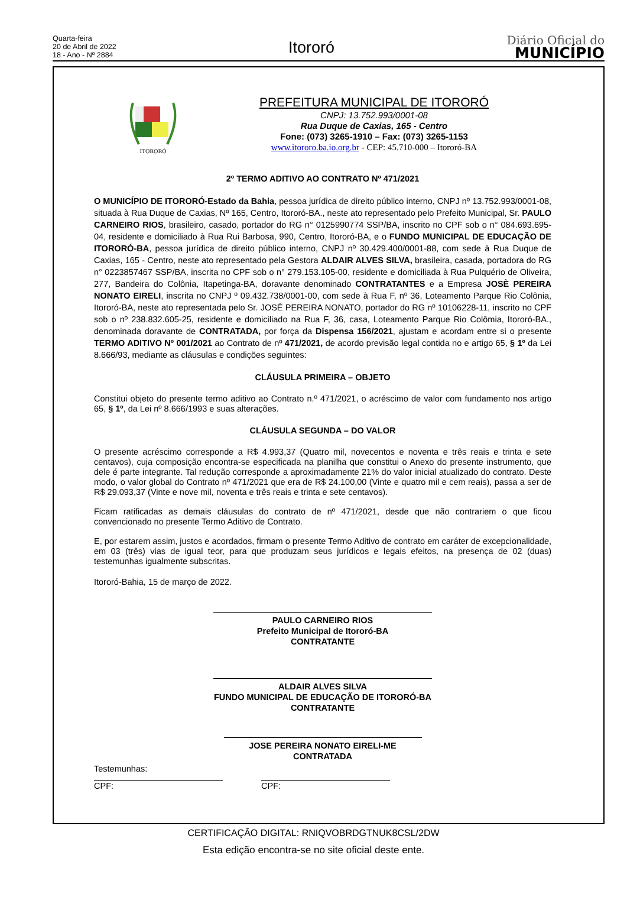Quarta-feira
20 de Abril de 2022
18 - Ano - Nº 2884
Itororó
Diário Oficial do
MUNICÍPIO
ITORORÓ
PREFEITURA MUNICIPAL DE ITORORÓ
CNPJ: 13.752.993/0001-08
Rua Duque de Caxias, 165 - Centro
Fone: (073) 3265-1910 – Fax: (073) 3265-1153
www.itororo.ba.io.org.br - CEP: 45.710-000 – Itororó-BA
2º TERMO ADITIVO AO CONTRATO Nº 471/2021
O MUNICÍPIO DE ITORORÓ-Estado da Bahia, pessoa jurídica de direito público interno, CNPJ nº 13.752.993/0001-08, situada à Rua Duque de Caxias, Nº 165, Centro, Itororó-BA., neste ato representado pelo Prefeito Municipal, Sr. PAULO CARNEIRO RIOS, brasileiro, casado, portador do RG n° 0125990774 SSP/BA, inscrito no CPF sob o n° 084.693.695-04, residente e domiciliado à Rua Rui Barbosa, 990, Centro, Itororó-BA, e o FUNDO MUNICIPAL DE EDUCAÇÃO DE ITORORÓ-BA, pessoa jurídica de direito público interno, CNPJ nº 30.429.400/0001-88, com sede à Rua Duque de Caxias, 165 - Centro, neste ato representado pela Gestora ALDAIR ALVES SILVA, brasileira, casada, portadora do RG n° 0223857467 SSP/BA, inscrita no CPF sob o n° 279.153.105-00, residente e domiciliada à Rua Pulquério de Oliveira, 277, Bandeira do Colônia, Itapetinga-BA, doravante denominado CONTRATANTES e a Empresa JOSÈ PEREIRA NONATO EIRELI, inscrita no CNPJ º 09.432.738/0001-00, com sede à Rua F, nº 36, Loteamento Parque Rio Colônia, Itororó-BA, neste ato representada pelo Sr. JOSÉ PEREIRA NONATO, portador do RG nº 10106228-11, inscrito no CPF sob o nº 238.832.605-25, residente e domiciliado na Rua F, 36, casa, Loteamento Parque Rio Colômia, Itororó-BA., denominada doravante de CONTRATADA, por força da Dispensa 156/2021, ajustam e acordam entre si o presente TERMO ADITIVO Nº 001/2021 ao Contrato de nº 471/2021, de acordo previsão legal contida no e artigo 65, § 1º da Lei 8.666/93, mediante as cláusulas e condições seguintes:
CLÁUSULA PRIMEIRA – OBJETO
Constitui objeto do presente termo aditivo ao Contrato n.º 471/2021, o acréscimo de valor com fundamento nos artigo 65, § 1º, da Lei nº 8.666/1993 e suas alterações.
CLÁUSULA SEGUNDA – DO VALOR
O presente acréscimo corresponde a R$ 4.993,37 (Quatro mil, novecentos e noventa e três reais e trinta e sete centavos), cuja composição encontra-se especificada na planilha que constitui o Anexo do presente instrumento, que dele é parte integrante. Tal redução corresponde a aproximadamente 21% do valor inicial atualizado do contrato. Deste modo, o valor global do Contrato nº 471/2021 que era de R$ 24.100,00 (Vinte e quatro mil e cem reais), passa a ser de R$ 29.093,37 (Vinte e nove mil, noventa e três reais e trinta e sete centavos).
Ficam ratificadas as demais cláusulas do contrato de nº 471/2021, desde que não contrariem o que ficou convencionado no presente Termo Aditivo de Contrato.
E, por estarem assim, justos e acordados, firmam o presente Termo Aditivo de contrato em caráter de excepcionalidade, em 03 (três) vias de igual teor, para que produzam seus jurídicos e legais efeitos, na presença de 02 (duas) testemunhas igualmente subscritas.
Itororó-Bahia, 15 de março de 2022.
PAULO CARNEIRO RIOS
Prefeito Municipal de Itororó-BA
CONTRATANTE
ALDAIR ALVES SILVA
FUNDO MUNICIPAL DE EDUCAÇÃO DE ITORORÓ-BA
CONTRATANTE
JOSE PEREIRA NONATO EIRELI-ME
CONTRATADA
Testemunhas:
CPF: CPF:
CERTIFICAÇÃO DIGITAL: RNIQVOBRDGTNUK8CSL/2DW
Esta edição encontra-se no site oficial deste ente.